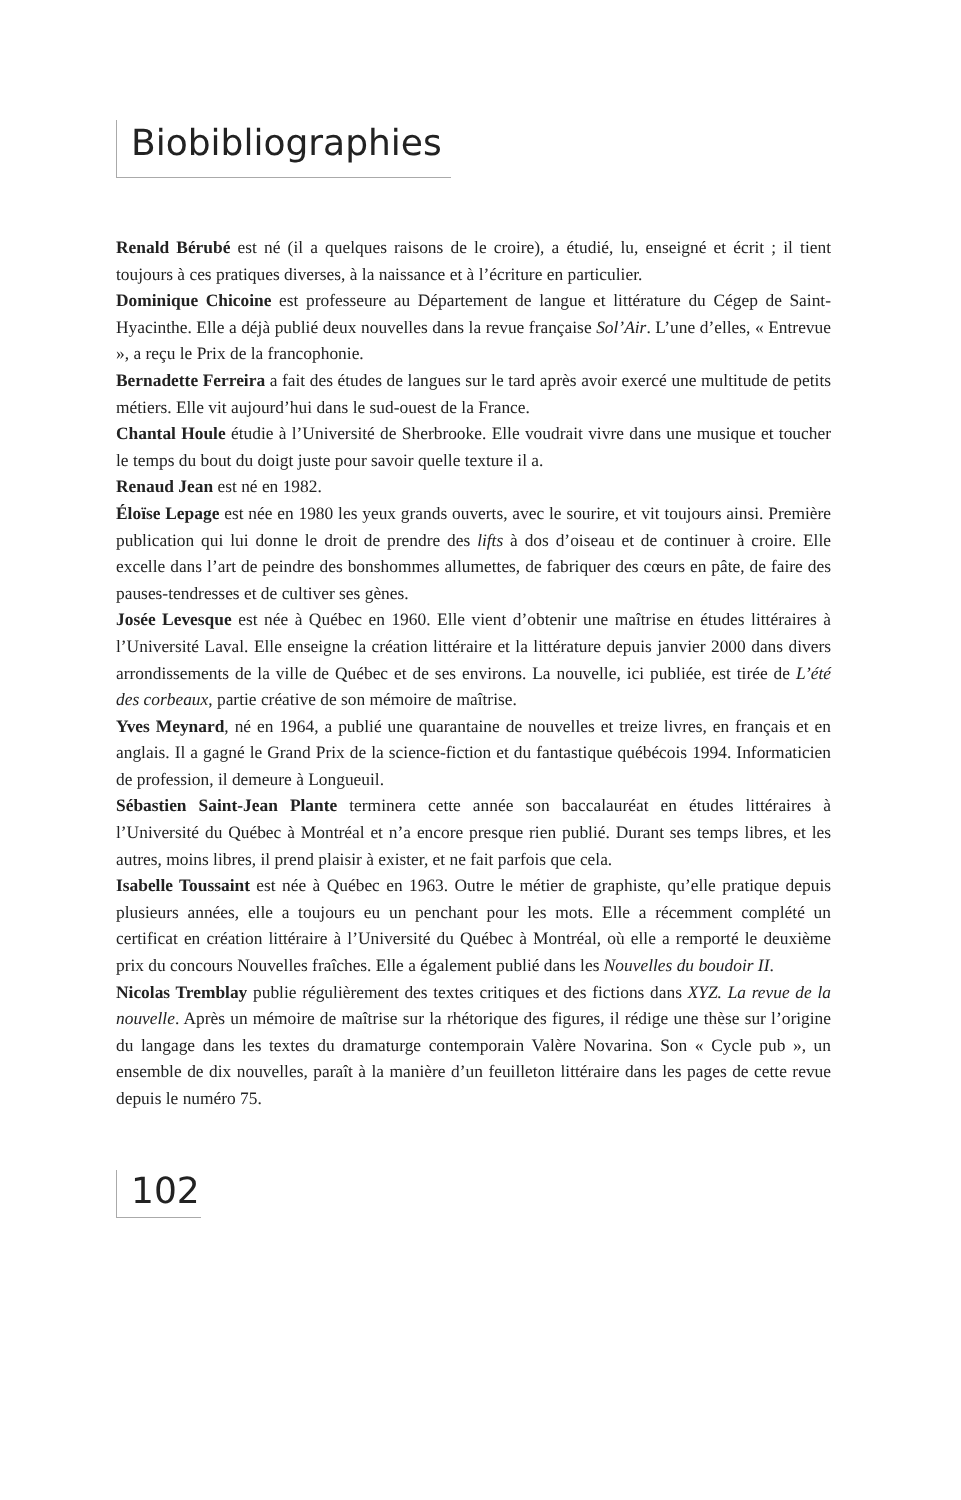Biobibliographies
Renald Bérubé est né (il a quelques raisons de le croire), a étudié, lu, enseigné et écrit ; il tient toujours à ces pratiques diverses, à la naissance et à l’écriture en particulier.
Dominique Chicoine est professeure au Département de langue et littérature du Cégep de Saint-Hyacinthe. Elle a déjà publié deux nouvelles dans la revue française Sol’Air. L’une d’elles, « Entrevue », a reçu le Prix de la francophonie.
Bernadette Ferreira a fait des études de langues sur le tard après avoir exercé une multitude de petits métiers. Elle vit aujourd’hui dans le sud-ouest de la France.
Chantal Houle étudie à l’Université de Sherbrooke. Elle voudrait vivre dans une musique et toucher le temps du bout du doigt juste pour savoir quelle texture il a.
Renaud Jean est né en 1982.
Éloïse Lepage est née en 1980 les yeux grands ouverts, avec le sourire, et vit toujours ainsi. Première publication qui lui donne le droit de prendre des lifts à dos d’oiseau et de continuer à croire. Elle excelle dans l’art de peindre des bonshommes allumettes, de fabriquer des cœurs en pâte, de faire des pauses-tendresses et de cultiver ses gènes.
Josée Levesque est née à Québec en 1960. Elle vient d’obtenir une maîtrise en études littéraires à l’Université Laval. Elle enseigne la création littéraire et la littérature depuis janvier 2000 dans divers arrondissements de la ville de Québec et de ses environs. La nouvelle, ici publiée, est tirée de L’été des corbeaux, partie créative de son mémoire de maîtrise.
Yves Meynard, né en 1964, a publié une quarantaine de nouvelles et treize livres, en français et en anglais. Il a gagné le Grand Prix de la science-fiction et du fantastique québécois 1994. Informaticien de profession, il demeure à Longueuil.
Sébastien Saint-Jean Plante terminera cette année son baccalauréat en études littéraires à l’Université du Québec à Montréal et n’a encore presque rien publié. Durant ses temps libres, et les autres, moins libres, il prend plaisir à exister, et ne fait parfois que cela.
Isabelle Toussaint est née à Québec en 1963. Outre le métier de graphiste, qu’elle pratique depuis plusieurs années, elle a toujours eu un penchant pour les mots. Elle a récemment complété un certificat en création littéraire à l’Université du Québec à Montréal, où elle a remporté le deuxième prix du concours Nouvelles fraîches. Elle a également publié dans les Nouvelles du boudoir II.
Nicolas Tremblay publie régulièrement des textes critiques et des fictions dans XYZ. La revue de la nouvelle. Après un mémoire de maîtrise sur la rhétorique des figures, il rédige une thèse sur l’origine du langage dans les textes du dramaturge contemporain Valère Novarina. Son « Cycle pub », un ensemble de dix nouvelles, paraît à la manière d’un feuilleton littéraire dans les pages de cette revue depuis le numéro 75.
102